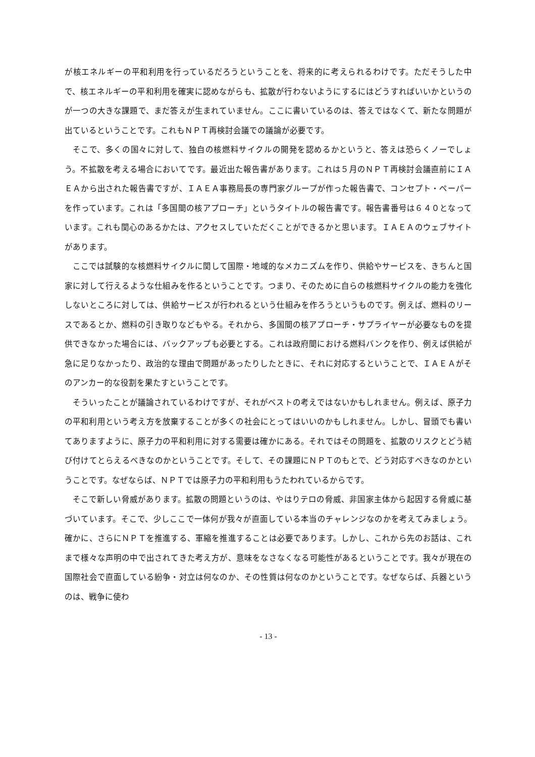が核エネルギーの平和利用を行っているだろうということを、将来的に考えられるわけです。ただそうした中で、核エネルギーの平和利用を確実に認めながらも、拡散が行わないようにするにはどうすればいいかというのが一つの大きな課題で、まだ答えが生まれていません。ここに書いているのは、答えではなくて、新たな問題が出ているということです。これもＮＰＴ再検討会議での議論が必要です。
そこで、多くの国々に対して、独自の核燃料サイクルの開発を認めるかというと、答えは恐らくノーでしょう。不拡散を考える場合においてです。最近出た報告書があります。これは５月のＮＰＴ再検討会議直前にＩＡＥＡから出された報告書ですが、ＩＡＥＡ事務局長の専門家グループが作った報告書で、コンセプト・ペーパーを作っています。これは「多国間の核アプローチ」というタイトルの報告書です。報告書番号は６４０となっています。これも関心のあるかたは、アクセスしていただくことができるかと思います。ＩＡＥＡのウェブサイトがあります。
ここでは試験的な核燃料サイクルに関して国際・地域的なメカニズムを作り、供給やサービスを、きちんと国家に対して行えるような仕組みを作るということです。つまり、そのために自らの核燃料サイクルの能力を強化しないところに対しては、供給サービスが行われるという仕組みを作ろうというものです。例えば、燃料のリースであるとか、燃料の引き取りなどもやる。それから、多国間の核アプローチ・サプライヤーが必要なものを提供できなかった場合には、バックアップも必要とする。これは政府間における燃料バンクを作り、例えば供給が急に足りなかったり、政治的な理由で問題があったりしたときに、それに対応するということで、ＩＡＥＡがそのアンカー的な役割を果たすということです。
そういったことが議論されているわけですが、それがベストの考えではないかもしれません。例えば、原子力の平和利用という考え方を放棄することが多くの社会にとってはいいのかもしれません。しかし、冒頭でも書いてありますように、原子力の平和利用に対する需要は確かにある。それではその問題を、拡散のリスクとどう結び付けてとらえるべきなのかということです。そして、その課題にＮＰＴのもとで、どう対応すべきなのかということです。なぜならば、ＮＰＴでは原子力の平和利用もうたわれているからです。
そこで新しい脅威があります。拡散の問題というのは、やはりテロの脅威、非国家主体から起因する脅威に基づいています。そこで、少しここで一体何が我々が直面している本当のチャレンジなのかを考えてみましょう。確かに、さらにＮＰＴを推進する、軍縮を推進することは必要であります。しかし、これから先のお話は、これまで様々な声明の中で出されてきた考え方が、意味をなさなくなる可能性があるということです。我々が現在の国際社会で直面している紛争・対立は何なのか、その性質は何なのかということです。なぜならば、兵器というのは、戦争に使わ
- 13 -